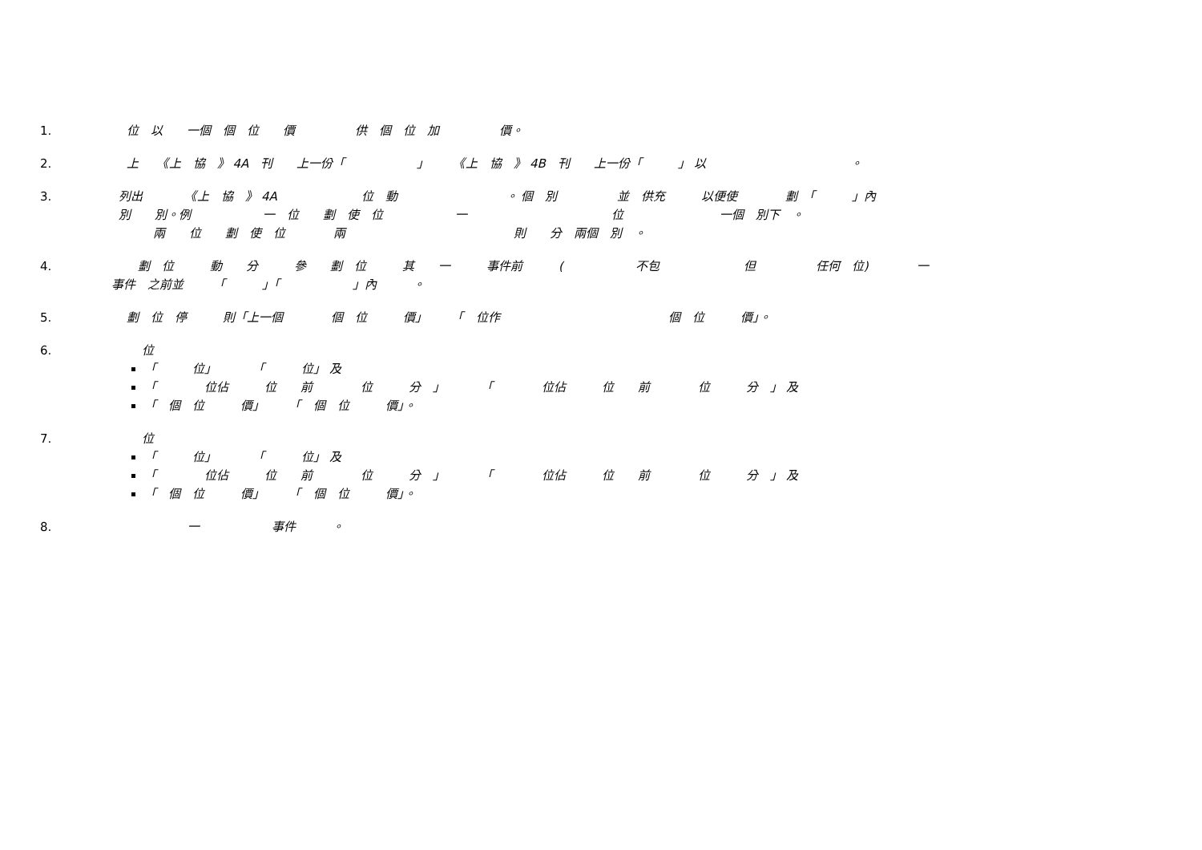1. 位　以　　一個　個　位　　價　　　　　供　個　位　加　　　　　價。
2. 上　　《上　協　》 4A　刊　　上一份「　　　　　　」　　　《上　協　》 4B　刊　　上一份「　　　」 以　　　　　　　　　　　　。
3. 列出　　　　《上　協　》 4A　　　　　　　位　動　　　　　　　　　。 個　別　　　　　並　供充　　　以便使　　　　劃　「　　　」內 別　　別。例　　　　　　一　位　　劃　使　位　　　　　　一　　　　　　　　　　　　位　　　　　　　　一個　別下　。 兩　　位　　劃　使　位　　　　兩　　　　　　　　　　　　　　則　　分　兩個　別　。
4. 劃　位　　　動　　分　　　參　　劃　位　　　其　　一　　　事件前　　　(　　　　　　不包　　　　　　　但　　　　　任何　位)　　　　一 事件　之前並　　　「　　　」「　　　　　　」內　　　。
5. 劃　位　停　　　則「上一個　　　　個　位　　　價」　　　「　位作　　　　　　　　　　　　　　個　位　　　價」。
6. 位
「　　　位」　　　　「　　　位」 及
「　　　　位佔　　　位　　前　　　　位　　　分　」　　　　「　　　　位佔　　　位　　前　　　　位　　　分　」 及
「　個　位　　　價」　　　「　個　位　　　價」。
7. 位
「　　　位」　　　　「　　　位」 及
「　　　　位佔　　　位　　前　　　　位　　　分　」　　　　「　　　　位佔　　　位　　前　　　　位　　　分　」 及
「　個　位　　　價」　　　「　個　位　　　價」。
8. 一　　　　　　事件　　　。